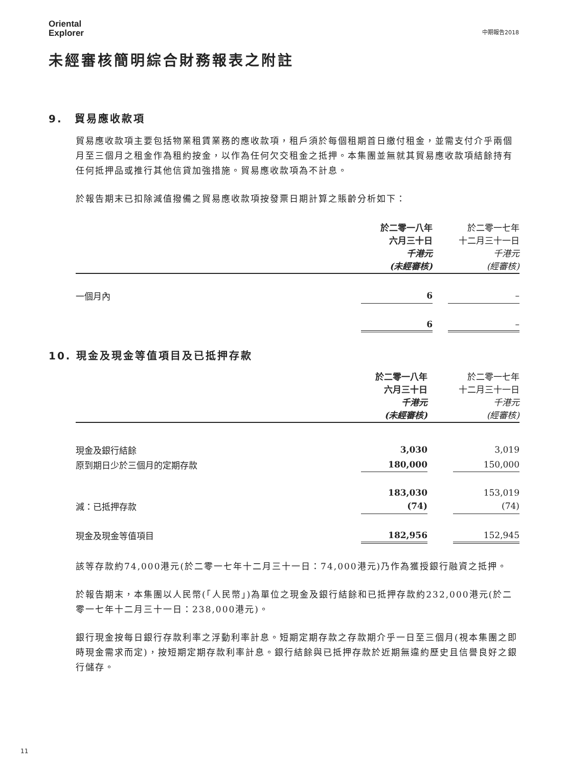Oriental
Explorer
中期報告2018
未經審核簡明綜合財務報表之附註
9.　貿易應收款項
貿易應收款項主要包括物業租賃業務的應收款項，租戶須於每個租期首日繳付租金，並需支付介乎兩個月至三個月之租金作為租約按金，以作為任何欠交租金之抵押。本集團並無就其貿易應收款項結餘持有任何抵押品或推行其他信貸加強措施。貿易應收款項為不計息。
於報告期末已扣除減值撥備之貿易應收款項按發票日期計算之賬齡分析如下：
| | 於二零一八年 六月三十日 千港元 (未經審核) | | 於二零一七年 十二月三十一日 千港元 (經審核) |
| --- | --- | --- | --- |
| 一個月內 | 6 | | – |
| | 6 | | – |
10. 現金及現金等值項目及已抵押存款
| | 於二零一八年 六月三十日 千港元 (未經審核) | | 於二零一七年 十二月三十一日 千港元 (經審核) |
| --- | --- | --- | --- |
| 現金及銀行結餘 | 3,030 | | 3,019 |
| 原到期日少於三個月的定期存款 | 180,000 | | 150,000 |
| | 183,030 | | 153,019 |
| 減：已抵押存款 | (74) | | (74) |
| 現金及現金等值項目 | 182,956 | | 152,945 |
該等存款約74,000港元(於二零一七年十二月三十一日：74,000港元)乃作為獲授銀行融資之抵押。
於報告期末，本集團以人民幣(「人民幣」)為單位之現金及銀行結餘和已抵押存款約232,000港元(於二零一七年十二月三十一日：238,000港元)。
銀行現金按每日銀行存款利率之浮動利率計息。短期定期存款之存款期介乎一日至三個月(視本集團之即時現金需求而定)，按短期定期存款利率計息。銀行結餘與已抵押存款於近期無違約歷史且信譽良好之銀行儲存。
11